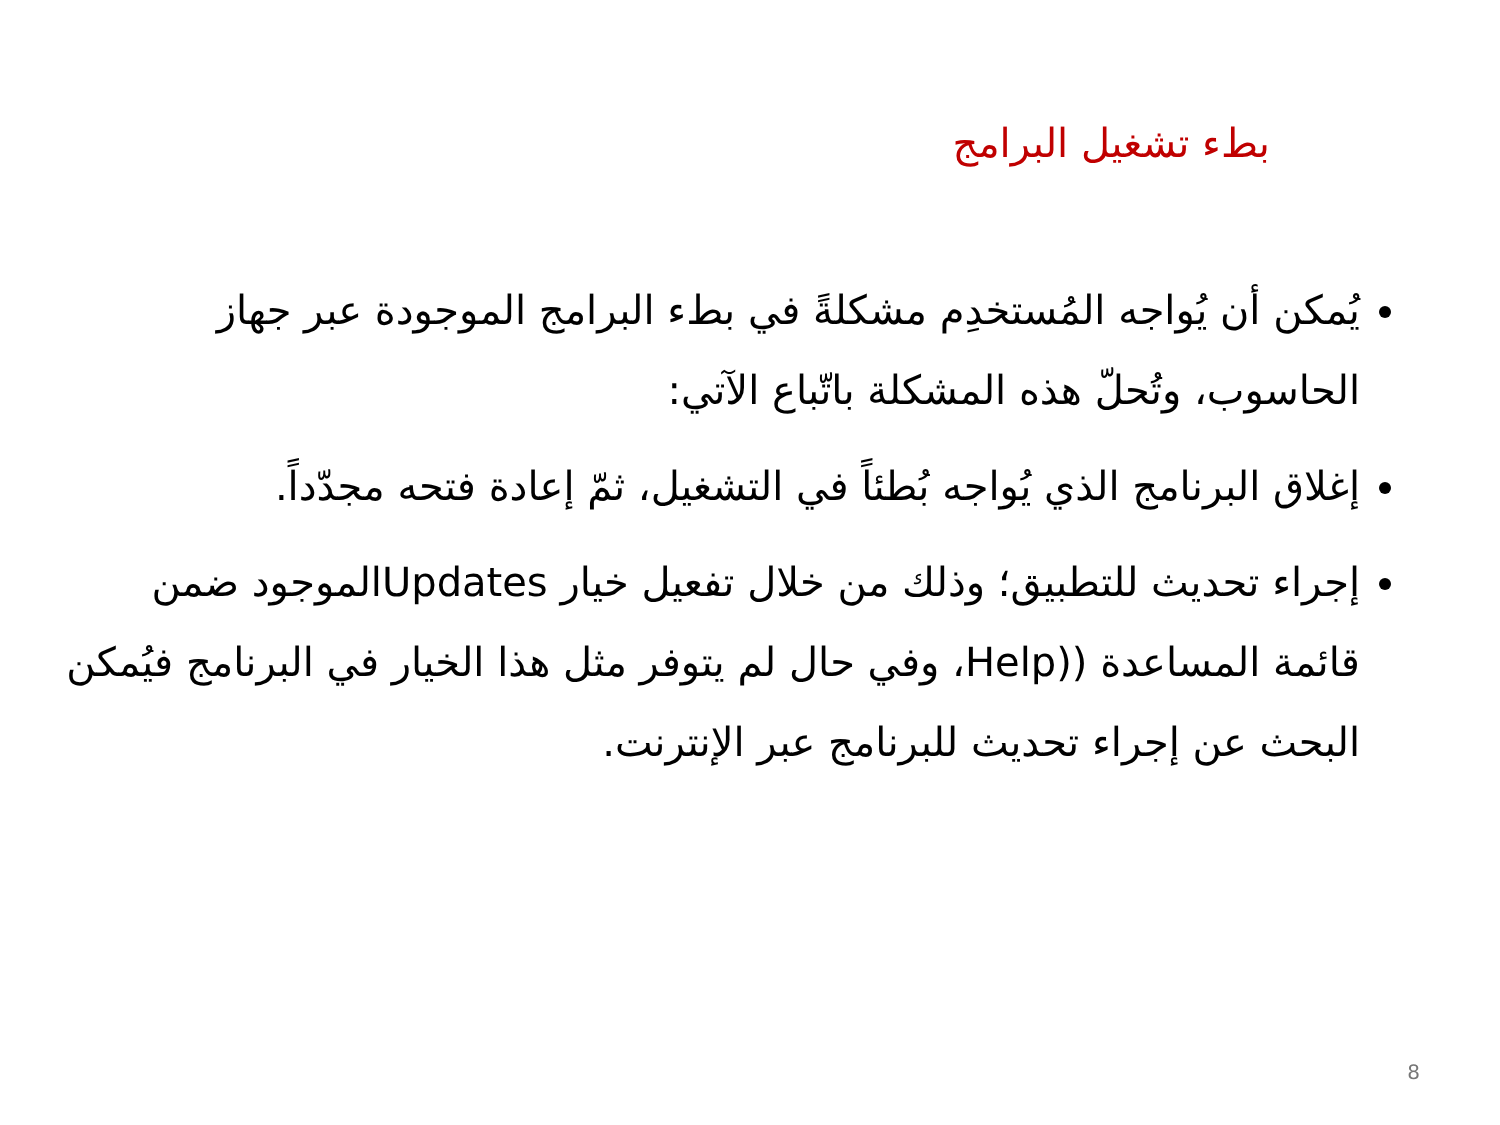بطء تشغيل البرامج
يُمكن أن يُواجه المُستخدِم مشكلةً في بطء البرامج الموجودة عبر جهاز الحاسوب، وتُحلّ هذه المشكلة باتّباع الآتي:
إغلاق البرنامج الذي يُواجه بُطئاً في التشغيل، ثمّ إعادة فتحه مجدّداً.
إجراء تحديث للتطبيق؛ وذلك من خلال تفعيل خيار Updatesالموجود ضمن قائمة المساعدة ((Help، وفي حال لم يتوفر مثل هذا الخيار في البرنامج فيُمكن البحث عن إجراء تحديث للبرنامج عبر الإنترنت.
8